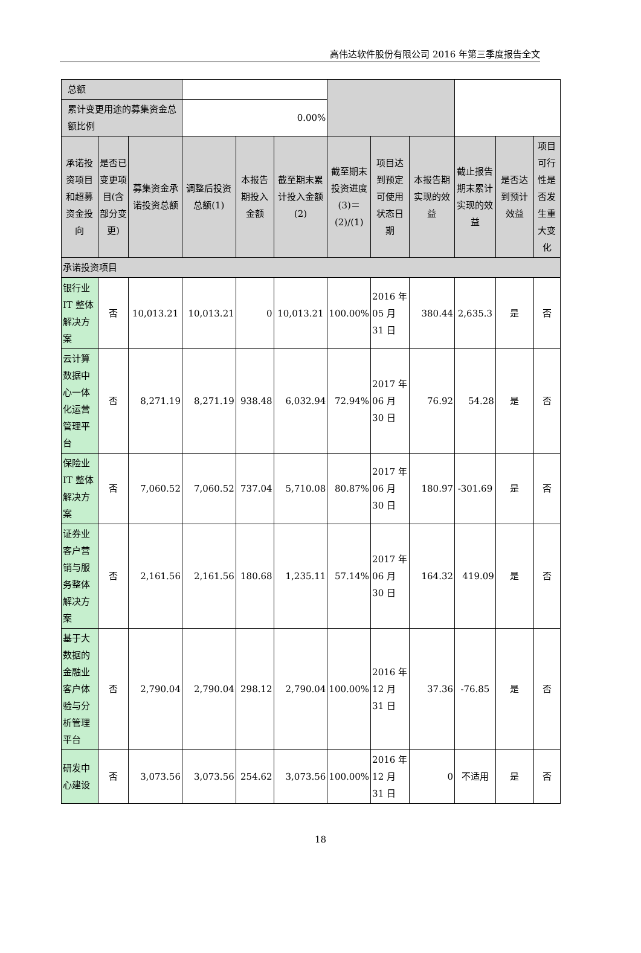高伟达软件股份有限公司 2016 年第三季度报告全文
| 总额 | | | | | | | | | | | |
| 累计变更用途的募集资金总额比例 | | | 0.00% | | | | | | | | |
| 承诺投资项目和超募资金投向 | 是否已变更项目(含部分变更) | 募集资金承诺投资总额 | 调整后投资总额(1) | 本报告期投入金额 | 截至期末累计投入金额(2) | 截至期末投资进度(3)＝(2)/(1) | 项目达到预定可使用状态日期 | 本报告期实现的效益 | 截止报告期末累计实现的效益 | 是否达到预计效益 | 项目可行性是否发生重大变化 |
| 承诺投资项目 | | | | | | | | | | | |
| 银行业 IT 整体解决方案 | 否 | 10,013.21 | 10,013.21 | 0 | 10,013.21 | 100.00% | 2016 年 05 月 31 日 | 380.44 | 2,635.3 | 是 | 否 |
| 云计算数据中心一体化运营管理平台 | 否 | 8,271.19 | 8,271.19 | 938.48 | 6,032.94 | 72.94% | 2017 年 06 月 30 日 | 76.92 | 54.28 | 是 | 否 |
| 保险业 IT 整体解决方案 | 否 | 7,060.52 | 7,060.52 | 737.04 | 5,710.08 | 80.87% | 2017 年 06 月 30 日 | 180.97 | -301.69 | 是 | 否 |
| 证券业客户营销与服务整体解决方案 | 否 | 2,161.56 | 2,161.56 | 180.68 | 1,235.11 | 57.14% | 2017 年 06 月 30 日 | 164.32 | 419.09 | 是 | 否 |
| 基于大数据的金融业客户体验与分析管理平台 | 否 | 2,790.04 | 2,790.04 | 298.12 | 2,790.04 | 100.00% | 2016 年 12 月 31 日 | 37.36 | -76.85 | 是 | 否 |
| 研发中心建设 | 否 | 3,073.56 | 3,073.56 | 254.62 | 3,073.56 | 100.00% | 2016 年 12 月 31 日 | 0 | 不适用 | 是 | 否 |
18